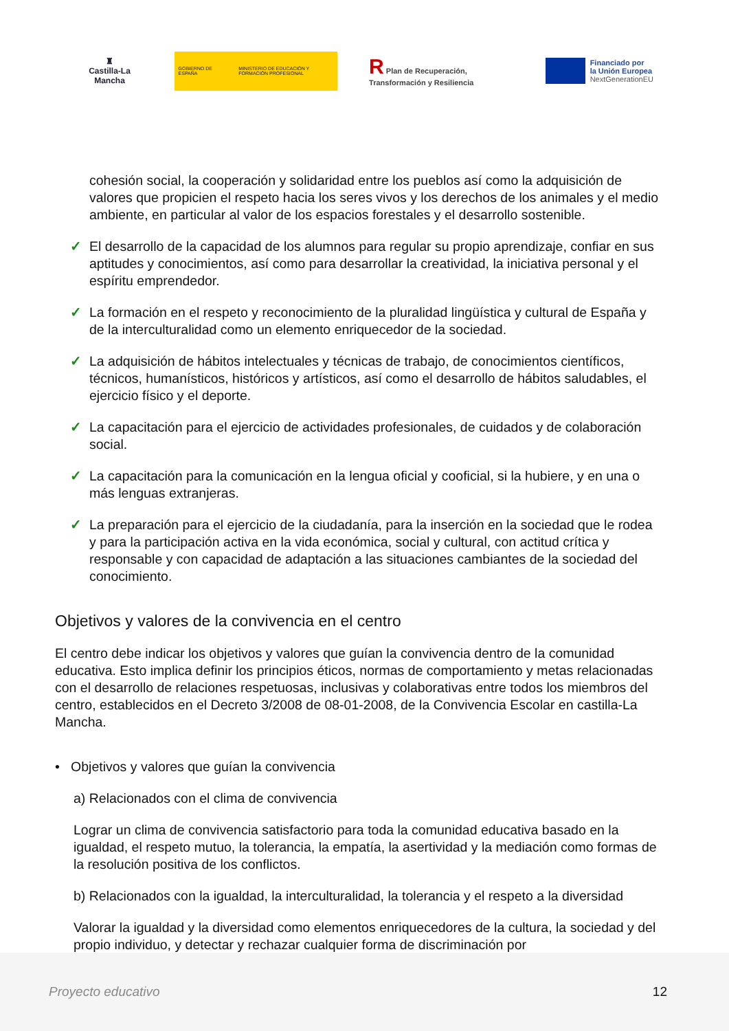♜
Castilla-La Mancha
GOBIERNO DE ESPAÑA
MINISTERIO DE EDUCACIÓN Y FORMACIÓN PROFESIONAL
R Plan de Recuperación, Transformación y Resiliencia
Financiado por
la Unión Europea
NextGenerationEU
cohesión social, la cooperación y solidaridad entre los pueblos así como la adquisición de valores que propicien el respeto hacia los seres vivos y los derechos de los animales y el medio ambiente, en particular al valor de los espacios forestales y el desarrollo sostenible.
✓ El desarrollo de la capacidad de los alumnos para regular su propio aprendizaje, confiar en sus aptitudes y conocimientos, así como para desarrollar la creatividad, la iniciativa personal y el espíritu emprendedor.
✓ La formación en el respeto y reconocimiento de la pluralidad lingüística y cultural de España y de la interculturalidad como un elemento enriquecedor de la sociedad.
✓ La adquisición de hábitos intelectuales y técnicas de trabajo, de conocimientos científicos, técnicos, humanísticos, históricos y artísticos, así como el desarrollo de hábitos saludables, el ejercicio físico y el deporte.
✓ La capacitación para el ejercicio de actividades profesionales, de cuidados y de colaboración social.
✓ La capacitación para la comunicación en la lengua oficial y cooficial, si la hubiere, y en una o más lenguas extranjeras.
✓ La preparación para el ejercicio de la ciudadanía, para la inserción en la sociedad que le rodea y para la participación activa en la vida económica, social y cultural, con actitud crítica y responsable y con capacidad de adaptación a las situaciones cambiantes de la sociedad del conocimiento.
Objetivos y valores de la convivencia en el centro
El centro debe indicar los objetivos y valores que guían la convivencia dentro de la comunidad educativa. Esto implica definir los principios éticos, normas de comportamiento y metas relacionadas con el desarrollo de relaciones respetuosas, inclusivas y colaborativas entre todos los miembros del centro, establecidos en el Decreto 3/2008 de 08-01-2008, de la Convivencia Escolar en castilla-La Mancha.
• Objetivos y valores que guían la convivencia
a) Relacionados con el clima de convivencia
Lograr un clima de convivencia satisfactorio para toda la comunidad educativa basado en la igualdad, el respeto mutuo, la tolerancia, la empatía, la asertividad y la mediación como formas de la resolución positiva de los conflictos.
b) Relacionados con la igualdad, la interculturalidad, la tolerancia y el respeto a la diversidad
Valorar la igualdad y la diversidad como elementos enriquecedores de la cultura, la sociedad y del propio individuo, y detectar y rechazar cualquier forma de discriminación por
Proyecto educativo 12